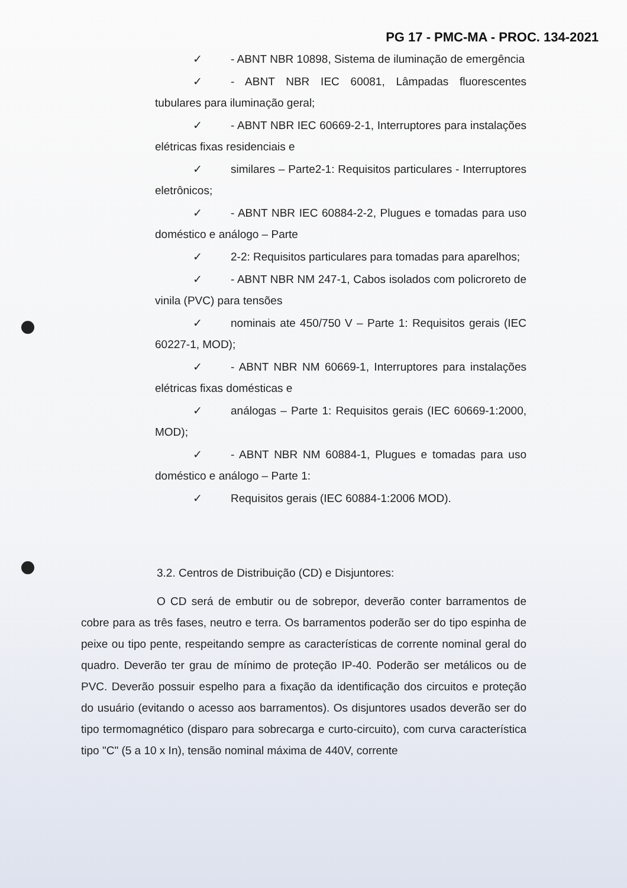PG 17 - PMC-MA - PROC. 134-2021
✓ - ABNT NBR 10898, Sistema de iluminação de emergência
✓ - ABNT NBR IEC 60081, Lâmpadas fluorescentes tubulares para iluminação geral;
✓ - ABNT NBR IEC 60669-2-1, Interruptores para instalações elétricas fixas residenciais e
✓ similares – Parte2-1: Requisitos particulares - Interruptores eletrônicos;
✓ - ABNT NBR IEC 60884-2-2, Plugues e tomadas para uso doméstico e análogo – Parte
✓ 2-2: Requisitos particulares para tomadas para aparelhos;
✓ - ABNT NBR NM 247-1, Cabos isolados com policroreto de vinila (PVC) para tensões
✓ nominais ate 450/750 V – Parte 1: Requisitos gerais (IEC 60227-1, MOD);
✓ - ABNT NBR NM 60669-1, Interruptores para instalações elétricas fixas domésticas e
✓ análogas – Parte 1: Requisitos gerais (IEC 60669-1:2000, MOD);
✓ - ABNT NBR NM 60884-1, Plugues e tomadas para uso doméstico e análogo – Parte 1:
✓ Requisitos gerais (IEC 60884-1:2006 MOD).
3.2. Centros de Distribuição (CD) e Disjuntores:
O CD será de embutir ou de sobrepor, deverão conter barramentos de cobre para as três fases, neutro e terra. Os barramentos poderão ser do tipo espinha de peixe ou tipo pente, respeitando sempre as características de corrente nominal geral do quadro. Deverão ter grau de mínimo de proteção IP-40. Poderão ser metálicos ou de PVC. Deverão possuir espelho para a fixação da identificação dos circuitos e proteção do usuário (evitando o acesso aos barramentos). Os disjuntores usados deverão ser do tipo termomagnético (disparo para sobrecarga e curto-circuito), com curva característica tipo "C" (5 a 10 x In), tensão nominal máxima de 440V, corrente